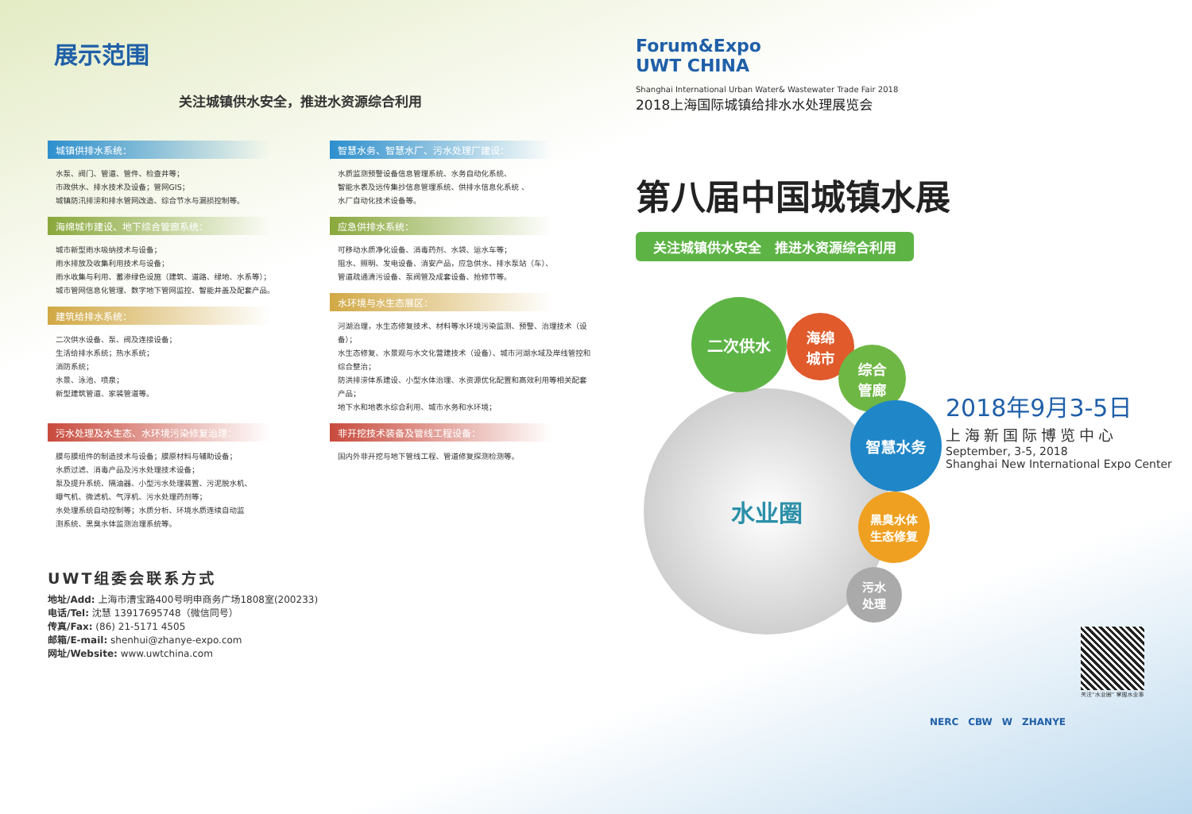展示范围
关注城镇供水安全，推进水资源综合利用
城镇供排水系统：
水泵、阀门、管道、管件、检查井等；
市政供水、排水技术及设备；管网GIS；
城镇防汛排涝和排水管网改造、综合节水与漏损控制等。
海绵城市建设、地下综合管廊系统：
城市新型雨水吸纳技术与设备；
雨水排放及收集利用技术与设备；
雨水收集与利用、蓄渗绿色设施（建筑、道路、绿地、水系等）；
城市管网信息化管理、数字地下管网监控、智能井盖及配套产品。
建筑给排水系统：
二次供水设备、泵、阀及连接设备；
生活给排水系统；热水系统；
消防系统；
水景、泳池、喷泉；
新型建筑管道、家装管道等。
智慧水务、智慧水厂、污水处理厂建设：
水质监测预警设备信息管理系统、水务自动化系统、
智能水表及远传集抄信息管理系统、供排水信息化系统 、
水厂自动化技术设备等。
应急供排水系统：
可移动水质净化设备、消毒药剂、水袋、运水车等；
阻水、照明、发电设备、消安产品，应急供水、排水泵站（车）、
管道疏通清污设备、泵阀管及成套设备、抢修节等。
水环境与水生态展区：
河湖治理，水生态修复技术、材料等水环境污染监测、预警、治理技术（设备）；
水生态修复、水景观与水文化营建技术（设备）、城市河湖水域及岸线管控和综合整治；
防洪排涝体系建设、小型水体治理、水资源优化配置和高效利用等相关配套产品；
地下水和地表水综合利用、城市水务和水环境；
污水处理及水生态、水环境污染修复治理：
膜与膜组件的制造技术与设备；膜原材料与辅助设备；
水质过滤、消毒产品及污水处理技术设备；
泵及提升系统、隔油器、小型污水处理装置、污泥脱水机、
曝气机、微滤机、气浮机、污水处理药剂等；
水处理系统自动控制等；水质分析、环境水质连续自动监
测系统、黑臭水体监测治理系统等。
非开挖技术装备及管线工程设备：
国内外非开挖与地下管线工程、管道修复探测检测等。
UWT组委会联系方式
地址/Add: 上海市漕宝路400号明申商务广场1808室(200233)
电话/Tel: 沈慧 13917695748（微信同号）
传真/Fax: (86) 21-5171 4505
邮箱/E-mail: shenhui@zhanye-expo.com
网址/Website: www.uwtchina.com
Forum&Expo
UWT CHINA
Shanghai International Urban Water& Wastewater Trade Fair 2018
2018上海国际城镇给排水水处理展览会
第八届中国城镇水展
关注城镇供水安全　推进水资源综合利用
水业圈
二次供水
海绵
城市
综合
管廊
智慧水务
黑臭水体
生态修复
污水
处理
2018年9月3-5日
上海新国际博览中心
September, 3-5, 2018
Shanghai New International Expo Center
关注“水业圈” 掌握水业事
NERC　CBW　W　ZHANYE